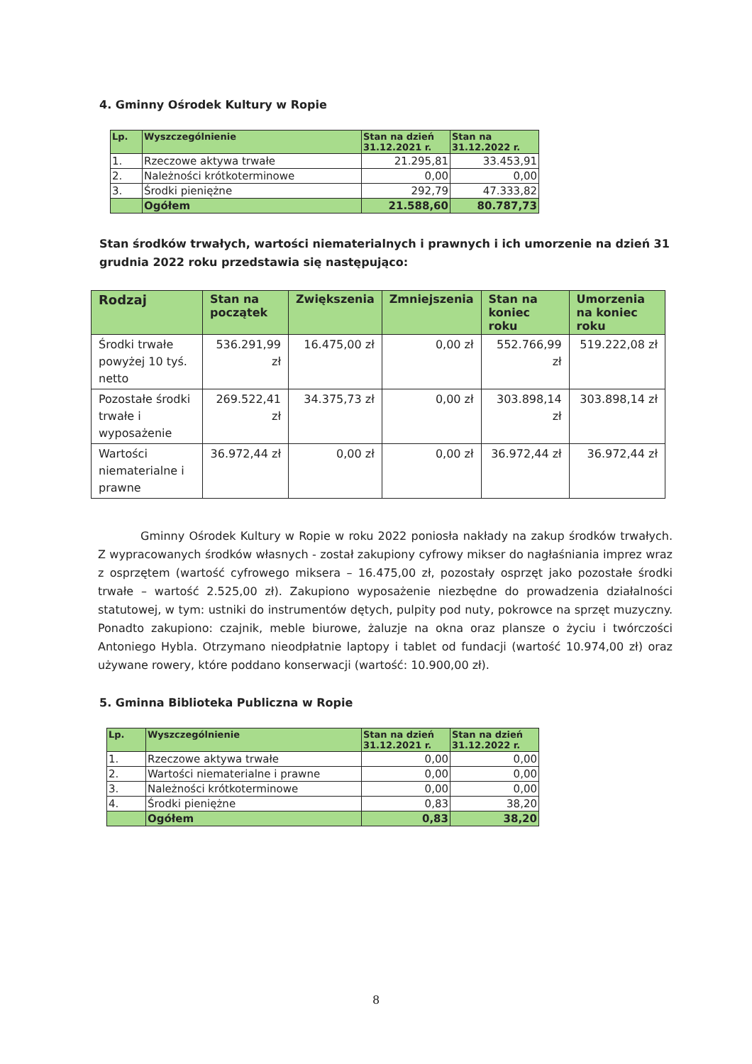4. Gminny Ośrodek Kultury w Ropie
| Lp. | Wyszczególnienie | Stan na dzień 31.12.2021 r. | Stan na 31.12.2022 r. |
| --- | --- | --- | --- |
| 1. | Rzeczowe aktywa trwałe | 21.295,81 | 33.453,91 |
| 2. | Należności krótkoterminowe | 0,00 | 0,00 |
| 3. | Środki pieniężne | 292,79 | 47.333,82 |
| | Ogółem | 21.588,60 | 80.787,73 |
Stan środków trwałych, wartości niematerialnych i prawnych i ich umorzenie na dzień 31 grudnia 2022 roku przedstawia się następująco:
| Rodzaj | Stan na początek | Zwiększenia | Zmniejszenia | Stan na koniec roku | Umorzenia na koniec roku |
| --- | --- | --- | --- | --- | --- |
| Środki trwałe powyżej 10 tyś. netto | 536.291,99 zł | 16.475,00 zł | 0,00 zł | 552.766,99 zł | 519.222,08 zł |
| Pozostałe środki trwałe i wyposażenie | 269.522,41 zł | 34.375,73 zł | 0,00 zł | 303.898,14 zł | 303.898,14 zł |
| Wartości niematerialne i prawne | 36.972,44 zł | 0,00 zł | 0,00 zł | 36.972,44 zł | 36.972,44 zł |
Gminny Ośrodek Kultury w Ropie w roku 2022 poniosła nakłady na zakup środków trwałych. Z wypracowanych środków własnych - został zakupiony cyfrowy mikser do nagłaśniania imprez wraz z osprzętem (wartość cyfrowego miksera – 16.475,00 zł, pozostały osprzęt jako pozostałe środki trwałe – wartość 2.525,00 zł). Zakupiono wyposażenie niezbędne do prowadzenia działalności statutowej, w tym: ustniki do instrumentów dętych, pulpity pod nuty, pokrowce na sprzęt muzyczny. Ponadto zakupiono: czajnik, meble biurowe, żaluzje na okna oraz plansze o życiu i twórczości Antoniego Hybla. Otrzymano nieodpłatnie laptopy i tablet od fundacji (wartość 10.974,00 zł) oraz używane rowery, które poddano konserwacji (wartość: 10.900,00 zł).
5. Gminna Biblioteka Publiczna w Ropie
| Lp. | Wyszczególnienie | Stan na dzień 31.12.2021 r. | Stan na dzień 31.12.2022 r. |
| --- | --- | --- | --- |
| 1. | Rzeczowe aktywa trwałe | 0,00 | 0,00 |
| 2. | Wartości niematerialne i prawne | 0,00 | 0,00 |
| 3. | Należności krótkoterminowe | 0,00 | 0,00 |
| 4. | Środki pieniężne | 0,83 | 38,20 |
| | Ogółem | 0,83 | 38,20 |
8